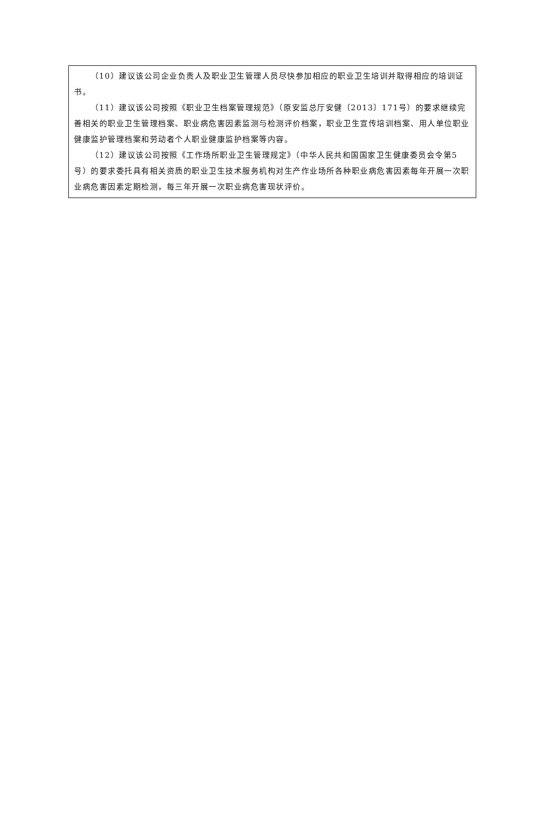| （10）建议该公司企业负责人及职业卫生管理人员尽快参加相应的职业卫生培训并取得相应的培训证书。 （11）建议该公司按照《职业卫生档案管理规范》（原安监总厅安健〔2013〕171号）的要求继续完善相关的职业卫生管理档案、职业病危害因素监测与检测评价档案，职业卫生宣传培训档案、用人单位职业健康监护管理档案和劳动者个人职业健康监护档案等内容。 （12）建议该公司按照《工作场所职业卫生管理规定》（中华人民共和国国家卫生健康委员会令第5号）的要求委托具有相关资质的职业卫生技术服务机构对生产作业场所各种职业病危害因素每年开展一次职业病危害因素定期检测，每三年开展一次职业病危害现状评价。 |